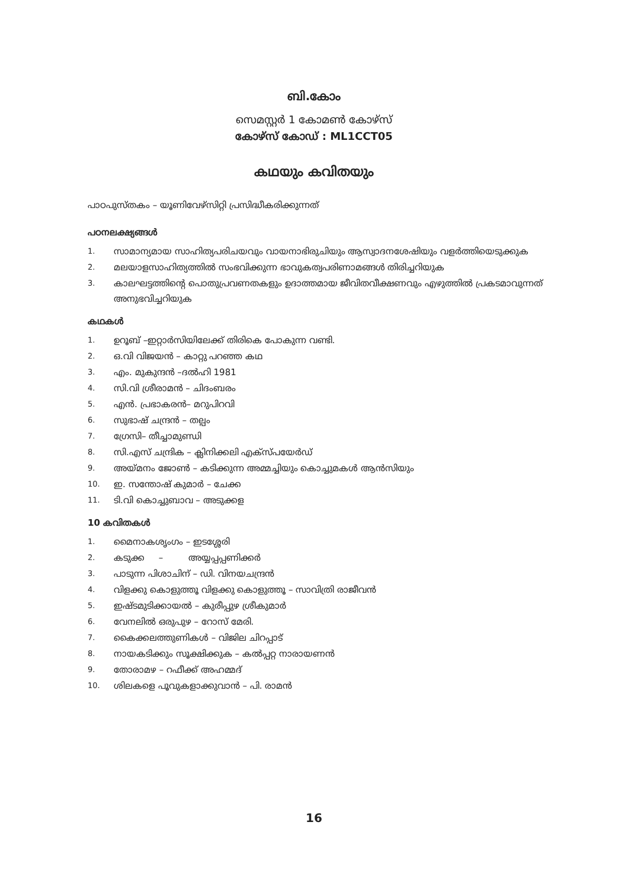ബി.കോം
സെമസ്റ്റർ 1 കോമൺ കോഴ്സ്
കോഴ്സ് കോഡ് : ML1CCT05
കഥയും കവിതയും
പാഠപുസ്തകം – യൂണിവേഴ്സിറ്റി പ്രസിദ്ധീകരിക്കുന്നത്
പഠനലക്ഷ്യങ്ങൾ
1.
സാമാന്യമായ സാഹിത്യപരിചയവും വായനാഭിരുചിയും ആസ്വാദനശേഷിയും വളർത്തിയെടുക്കുക
2.
മലയാളസാഹിത്യത്തിൽ സംഭവിക്കുന്ന ഭാവുകത്വപരിണാമങ്ങൾ തിരിച്ചറിയുക
3.
കാലഘട്ടത്തിന്റെ പൊതുപ്രവണതകളും ഉദാത്തമായ ജീവിതവീക്ഷണവും എഴുത്തിൽ പ്രകടമാവുന്നത് അനുഭവിച്ചറിയുക
കഥകൾ
1. ഉറൂബ് –ഇറ്റാർസിയിലേക്ക് തിരികെ പോകുന്ന വണ്ടി.
2. ഒ.വി വിജയൻ – കാറ്റു പറഞ്ഞ കഥ
3. എം. മുകുന്ദൻ –ദൽഹി 1981
4. സി.വി ശ്രീരാമൻ – ചിദംബരം
5. എൻ. പ്രഭാകരൻ– മറുപിറവി
6. സുഭാഷ് ചന്ദ്രൻ – തല്പം
7. ഗ്രേസി– തീച്ചാമുണ്ഡി
8. സി.എസ് ചന്ദ്രിക – ക്ലിനിക്കലി എക്സ്പയേർഡ്
9. അയ്മനം ജോൺ – കടിക്കുന്ന അമ്മച്ചിയും കൊച്ചുമകൾ ആൻസിയും
10. ഇ. സന്തോഷ് കുമാർ – ചേക്ക
11. ടി.വി കൊച്ചുബാവ – അടുക്കള
10 കവിതകൾ
1. മൈനാകശൃംഗം – ഇടശ്ശേരി
2. കടുക്ക – അയ്യപ്പപ്പണിക്കർ
3. പാടുന്ന പിശാചിന് – ഡി. വിനയചന്ദ്രൻ
4. വിളക്കു കൊളുത്തൂ വിളക്കു കൊളുത്തൂ – സാവിത്രി രാജീവൻ
5. ഇഷ്ടമുടിക്കായൽ – കുരീപ്പുഴ ശ്രീകുമാർ
6. വേനലിൽ ഒരുപുഴ – റോസ് മേരി.
7. കൈക്കലത്തുണികൾ – വിജില ചിറപ്പാട്
8. നായകടിക്കും സൂക്ഷിക്കുക – കൽപ്പറ്റ നാരായണൻ
9. തോരാമഴ – റഫീക്ക് അഹമ്മദ്
10. ശിലകളെ പൂവുകളാക്കുവാൻ – പി. രാമൻ
16